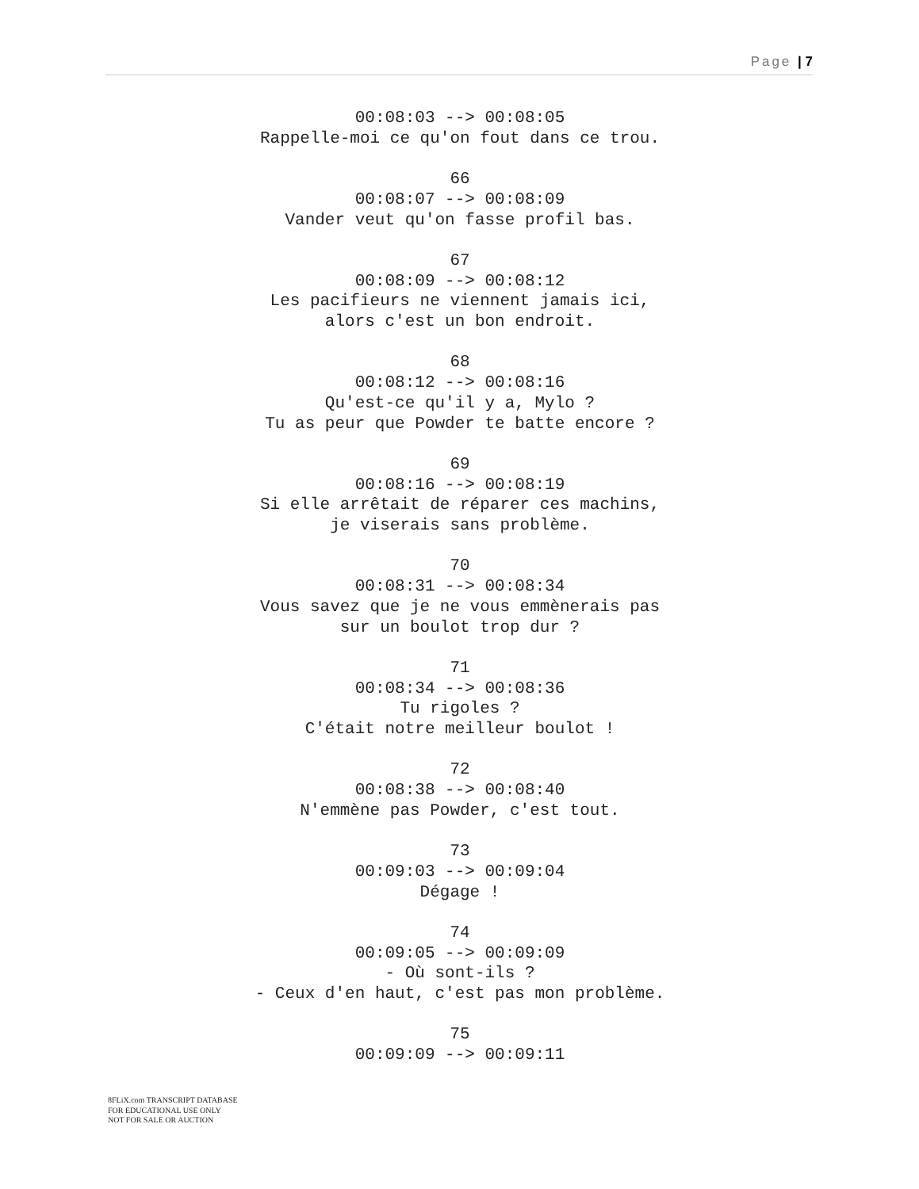Page | 7
00:08:03 --> 00:08:05
Rappelle-moi ce qu'on fout dans ce trou.
66
00:08:07 --> 00:08:09
Vander veut qu'on fasse profil bas.
67
00:08:09 --> 00:08:12
Les pacifieurs ne viennent jamais ici,
alors c'est un bon endroit.
68
00:08:12 --> 00:08:16
Qu'est-ce qu'il y a, Mylo ?
Tu as peur que Powder te batte encore ?
69
00:08:16 --> 00:08:19
Si elle arrêtait de réparer ces machins,
je viserais sans problème.
70
00:08:31 --> 00:08:34
Vous savez que je ne vous emmènerais pas
sur un boulot trop dur ?
71
00:08:34 --> 00:08:36
Tu rigoles ?
C'était notre meilleur boulot !
72
00:08:38 --> 00:08:40
N'emmène pas Powder, c'est tout.
73
00:09:03 --> 00:09:04
Dégage !
74
00:09:05 --> 00:09:09
- Où sont-ils ?
- Ceux d'en haut, c'est pas mon problème.
75
00:09:09 --> 00:09:11
8FLiX.com TRANSCRIPT DATABASE
FOR EDUCATIONAL USE ONLY
NOT FOR SALE OR AUCTION